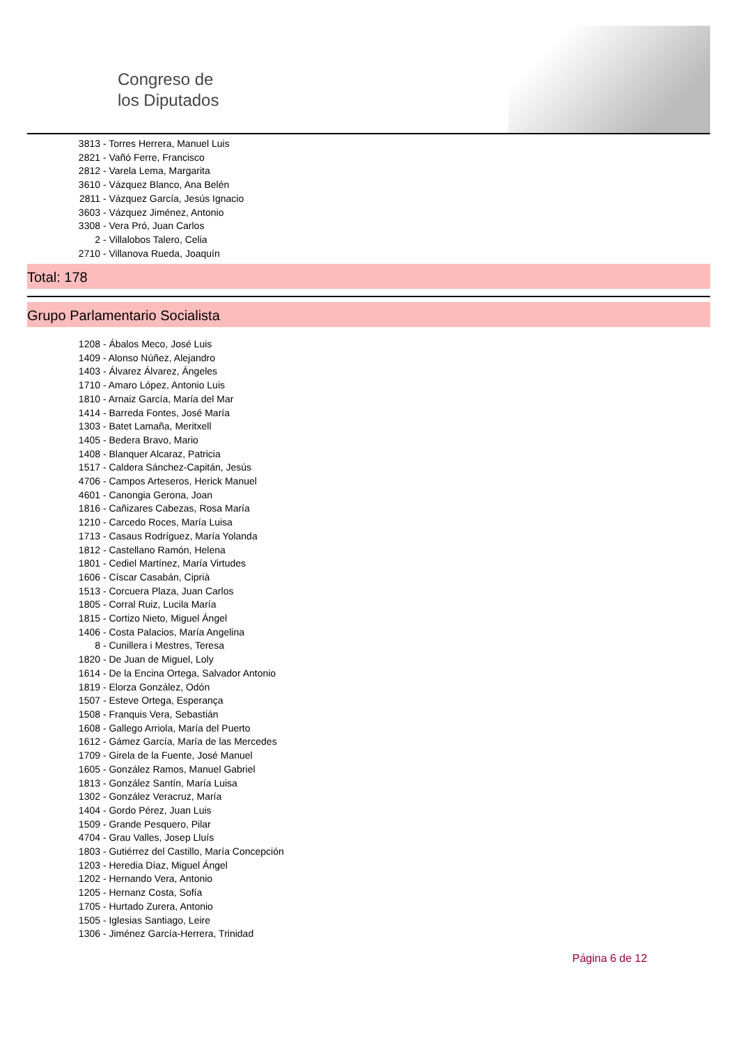Congreso de
los Diputados
3813 - Torres Herrera, Manuel Luis
2821 - Vañó Ferre, Francisco
2812 - Varela Lema, Margarita
3610 - Vázquez Blanco, Ana Belén
2811 - Vázquez García, Jesús Ignacio
3603 - Vázquez Jiménez, Antonio
3308 - Vera Pró, Juan Carlos
2 - Villalobos Talero, Celia
2710 - Villanova Rueda, Joaquín
Total: 178
Grupo Parlamentario Socialista
1208 - Ábalos Meco, José Luis
1409 - Alonso Núñez, Alejandro
1403 - Álvarez Álvarez, Ángeles
1710 - Amaro López, Antonio Luis
1810 - Arnaiz García, María del Mar
1414 - Barreda Fontes, José María
1303 - Batet Lamaña, Meritxell
1405 - Bedera Bravo, Mario
1408 - Blanquer Alcaraz, Patricia
1517 - Caldera Sánchez-Capitán, Jesús
4706 - Campos Arteseros, Herick Manuel
4601 - Canongia Gerona, Joan
1816 - Cañizares Cabezas, Rosa María
1210 - Carcedo Roces, María Luisa
1713 - Casaus Rodríguez, María Yolanda
1812 - Castellano Ramón, Helena
1801 - Cediel Martínez, María Virtudes
1606 - Císcar Casabán, Ciprià
1513 - Corcuera Plaza, Juan Carlos
1805 - Corral Ruiz, Lucila María
1815 - Cortizo Nieto, Miguel Ángel
1406 - Costa Palacios, María Angelina
8 - Cunillera i Mestres, Teresa
1820 - De Juan de Miguel, Loly
1614 - De la Encina Ortega, Salvador Antonio
1819 - Elorza González, Odón
1507 - Esteve Ortega, Esperança
1508 - Franquis Vera, Sebastián
1608 - Gallego Arriola, María del Puerto
1612 - Gámez García, María de las Mercedes
1709 - Girela de la Fuente, José Manuel
1605 - González Ramos, Manuel Gabriel
1813 - González Santín, María Luisa
1302 - González Veracruz, María
1404 - Gordo Pérez, Juan Luis
1509 - Grande Pesquero, Pilar
4704 - Grau Valles, Josep Lluís
1803 - Gutiérrez del Castillo, María Concepción
1203 - Heredia Díaz, Miguel Ángel
1202 - Hernando Vera, Antonio
1205 - Hernanz Costa, Sofía
1705 - Hurtado Zurera, Antonio
1505 - Iglesias Santiago, Leire
1306 - Jiménez García-Herrera, Trinidad
Página 6 de 12